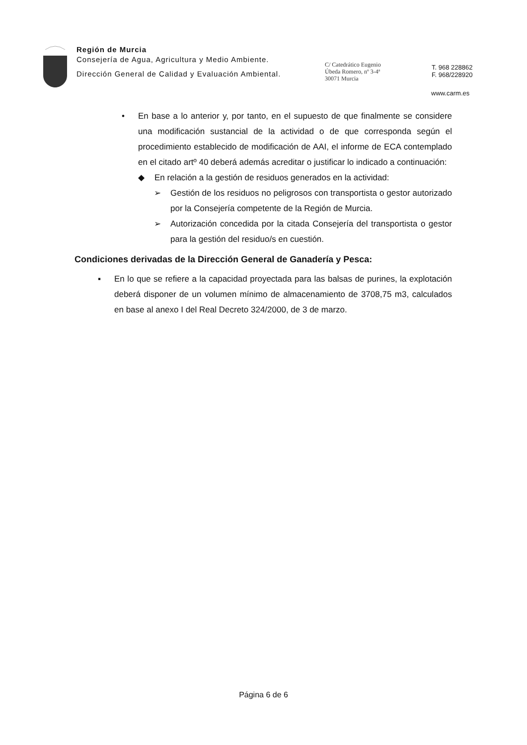Región de Murcia
Consejería de Agua, Agricultura y Medio Ambiente.
Dirección General de Calidad y Evaluación Ambiental.
C/ Catedrático Eugenio
Úbeda Romero, nº 3-4ª
30071 Murcia
T. 968 228862
F. 968/228920
www.carm.es
• En base a lo anterior y, por tanto, en el supuesto de que finalmente se considere una modificación sustancial de la actividad o de que corresponda según el procedimiento establecido de modificación de AAI, el informe de ECA contemplado en el citado artº 40 deberá además acreditar o justificar lo indicado a continuación:
◆ En relación a la gestión de residuos generados en la actividad:
➢ Gestión de los residuos no peligrosos con transportista o gestor autorizado por la Consejería competente de la Región de Murcia.
➢ Autorización concedida por la citada Consejería del transportista o gestor para la gestión del residuo/s en cuestión.
Condiciones derivadas de la Dirección General de Ganadería y Pesca:
▪ En lo que se refiere a la capacidad proyectada para las balsas de purines, la explotación deberá disponer de un volumen mínimo de almacenamiento de 3708,75 m3, calculados en base al anexo I del Real Decreto 324/2000, de 3 de marzo.
Página 6 de 6